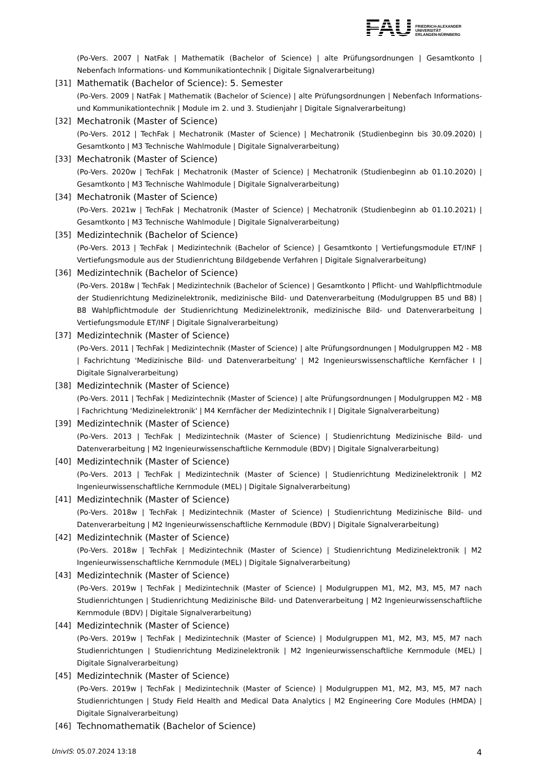FAU
FRIEDRICH-ALEXANDER
UNIVERSITÄT
ERLANGEN-NÜRNBERG
(Po-Vers. 2007 | NatFak | Mathematik (Bachelor of Science) | alte Prüfungsordnungen | Gesamtkonto | Nebenfach Informations- und Kommunikationtechnik | Digitale Signalverarbeitung)
[31] Mathematik (Bachelor of Science): 5. Semester
(Po-Vers. 2009 | NatFak | Mathematik (Bachelor of Science) | alte Prüfungsordnungen | Nebenfach Informations- und Kommunikationtechnik | Module im 2. und 3. Studienjahr | Digitale Signalverarbeitung)
[32] Mechatronik (Master of Science)
(Po-Vers. 2012 | TechFak | Mechatronik (Master of Science) | Mechatronik (Studienbeginn bis 30.09.2020) | Gesamtkonto | M3 Technische Wahlmodule | Digitale Signalverarbeitung)
[33] Mechatronik (Master of Science)
(Po-Vers. 2020w | TechFak | Mechatronik (Master of Science) | Mechatronik (Studienbeginn ab 01.10.2020) | Gesamtkonto | M3 Technische Wahlmodule | Digitale Signalverarbeitung)
[34] Mechatronik (Master of Science)
(Po-Vers. 2021w | TechFak | Mechatronik (Master of Science) | Mechatronik (Studienbeginn ab 01.10.2021) | Gesamtkonto | M3 Technische Wahlmodule | Digitale Signalverarbeitung)
[35] Medizintechnik (Bachelor of Science)
(Po-Vers. 2013 | TechFak | Medizintechnik (Bachelor of Science) | Gesamtkonto | Vertiefungsmodule ET/INF | Vertiefungsmodule aus der Studienrichtung Bildgebende Verfahren | Digitale Signalverarbeitung)
[36] Medizintechnik (Bachelor of Science)
(Po-Vers. 2018w | TechFak | Medizintechnik (Bachelor of Science) | Gesamtkonto | Pflicht- und Wahlpflichtmodule der Studienrichtung Medizinelektronik, medizinische Bild- und Datenverarbeitung (Modulgruppen B5 und B8) | B8 Wahlpflichtmodule der Studienrichtung Medizinelektronik, medizinische Bild- und Datenverarbeitung | Vertiefungsmodule ET/INF | Digitale Signalverarbeitung)
[37] Medizintechnik (Master of Science)
(Po-Vers. 2011 | TechFak | Medizintechnik (Master of Science) | alte Prüfungsordnungen | Modulgruppen M2 - M8 | Fachrichtung 'Medizinische Bild- und Datenverarbeitung' | M2 Ingenieurswissenschaftliche Kernfächer I | Digitale Signalverarbeitung)
[38] Medizintechnik (Master of Science)
(Po-Vers. 2011 | TechFak | Medizintechnik (Master of Science) | alte Prüfungsordnungen | Modulgruppen M2 - M8 | Fachrichtung 'Medizinelektronik' | M4 Kernfächer der Medizintechnik I | Digitale Signalverarbeitung)
[39] Medizintechnik (Master of Science)
(Po-Vers. 2013 | TechFak | Medizintechnik (Master of Science) | Studienrichtung Medizinische Bild- und Datenverarbeitung | M2 Ingenieurwissenschaftliche Kernmodule (BDV) | Digitale Signalverarbeitung)
[40] Medizintechnik (Master of Science)
(Po-Vers. 2013 | TechFak | Medizintechnik (Master of Science) | Studienrichtung Medizinelektronik | M2 Ingenieurwissenschaftliche Kernmodule (MEL) | Digitale Signalverarbeitung)
[41] Medizintechnik (Master of Science)
(Po-Vers. 2018w | TechFak | Medizintechnik (Master of Science) | Studienrichtung Medizinische Bild- und Datenverarbeitung | M2 Ingenieurwissenschaftliche Kernmodule (BDV) | Digitale Signalverarbeitung)
[42] Medizintechnik (Master of Science)
(Po-Vers. 2018w | TechFak | Medizintechnik (Master of Science) | Studienrichtung Medizinelektronik | M2 Ingenieurwissenschaftliche Kernmodule (MEL) | Digitale Signalverarbeitung)
[43] Medizintechnik (Master of Science)
(Po-Vers. 2019w | TechFak | Medizintechnik (Master of Science) | Modulgruppen M1, M2, M3, M5, M7 nach Studienrichtungen | Studienrichtung Medizinische Bild- und Datenverarbeitung | M2 Ingenieurwissenschaftliche Kernmodule (BDV) | Digitale Signalverarbeitung)
[44] Medizintechnik (Master of Science)
(Po-Vers. 2019w | TechFak | Medizintechnik (Master of Science) | Modulgruppen M1, M2, M3, M5, M7 nach Studienrichtungen | Studienrichtung Medizinelektronik | M2 Ingenieurwissenschaftliche Kernmodule (MEL) | Digitale Signalverarbeitung)
[45] Medizintechnik (Master of Science)
(Po-Vers. 2019w | TechFak | Medizintechnik (Master of Science) | Modulgruppen M1, M2, M3, M5, M7 nach Studienrichtungen | Study Field Health and Medical Data Analytics | M2 Engineering Core Modules (HMDA) | Digitale Signalverarbeitung)
[46] Technomathematik (Bachelor of Science)
UnivIS: 05.07.2024 13:18 4